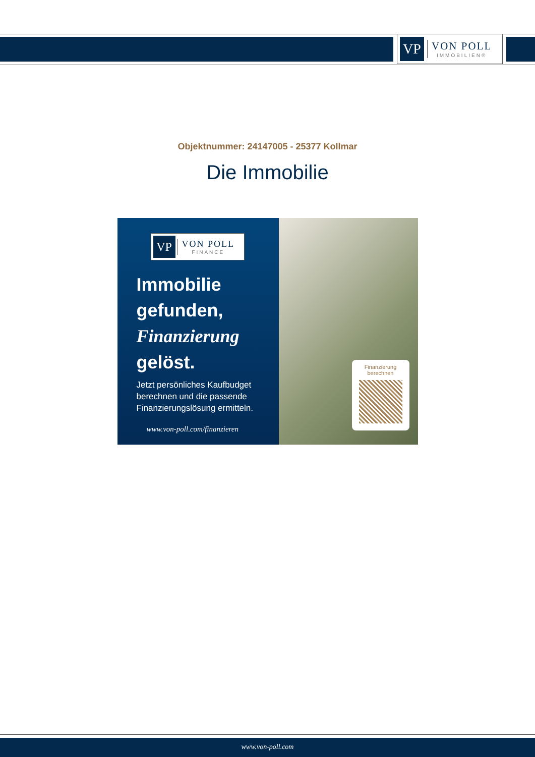VP
VON POLL
IMMOBILIEN®
Objektnummer: 24147005 - 25377 Kollmar
Die Immobilie
VP
VON POLL
FINANCE
Immobilie
gefunden,
Finanzierung
gelöst.
Jetzt persönliches Kaufbudget berechnen und die passende Finanzierungslösung ermitteln.
www.von-poll.com/finanzieren
Finanzierung
berechnen
www.von-poll.com